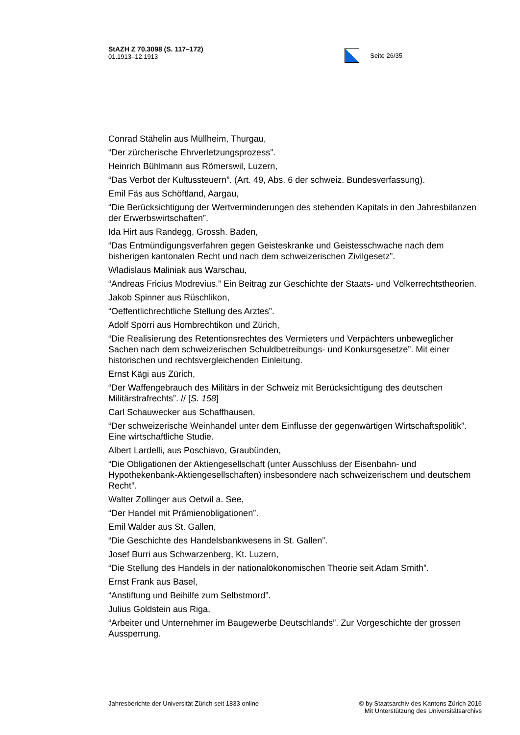StAZH Z 70.3098 (S. 117–172)
01.1913–12.1913
Seite 26/35
Conrad Stähelin aus Müllheim, Thurgau,
“Der zürcherische Ehrverletzungsprozess”.
Heinrich Bühlmann aus Römerswil, Luzern,
“Das Verbot der Kultussteuern”. (Art. 49, Abs. 6 der schweiz. Bundesverfassung).
Emil Fäs aus Schöftland, Aargau,
“Die Berücksichtigung der Wertverminderungen des stehenden Kapitals in den Jahresbilanzen der Erwerbswirtschaften”.
Ida Hirt aus Randegg, Grossh. Baden,
“Das Entmündigungsverfahren gegen Geisteskranke und Geistesschwache nach dem bisherigen kantonalen Recht und nach dem schweizerischen Zivilgesetz”.
Wladislaus Maliniak aus Warschau,
“Andreas Fricius Modrevius.” Ein Beitrag zur Geschichte der Staats- und Völkerrechtstheorien.
Jakob Spinner aus Rüschlikon,
“Oeffentlichrechtliche Stellung des Arztes”.
Adolf Spörri aus Hombrechtikon und Zürich,
“Die Realisierung des Retentionsrechtes des Vermieters und Verpächters unbeweglicher Sachen nach dem schweizerischen Schuldbetreibungs- und Konkursgesetze”. Mit einer historischen und rechtsvergleichenden Einleitung.
Ernst Kägi aus Zürich,
“Der Waffengebrauch des Militärs in der Schweiz mit Berücksichtigung des deutschen Militärstrafrechts”. // [S. 158]
Carl Schauwecker aus Schaffhausen,
“Der schweizerische Weinhandel unter dem Einflusse der gegenwärtigen Wirtschaftspolitik”. Eine wirtschaftliche Studie.
Albert Lardelli, aus Poschiavo, Graubünden,
“Die Obligationen der Aktiengesellschaft (unter Ausschluss der Eisenbahn- und Hypothekenbank-Aktiengesellschaften) insbesondere nach schweizerischem und deutschem Recht”.
Walter Zollinger aus Oetwil a. See,
“Der Handel mit Prämienobligationen”.
Emil Walder aus St. Gallen,
“Die Geschichte des Handelsbankwesens in St. Gallen”.
Josef Burri aus Schwarzenberg, Kt. Luzern,
“Die Stellung des Handels in der nationalökonomischen Theorie seit Adam Smith”.
Ernst Frank aus Basel,
“Anstiftung und Beihilfe zum Selbstmord”.
Julius Goldstein aus Riga,
“Arbeiter und Unternehmer im Baugewerbe Deutschlands”. Zur Vorgeschichte der grossen Aussperrung.
Jahresberichte der Universität Zürich seit 1833 online
© by Staatsarchiv des Kantons Zürich 2016
Mit Unterstützung des Universitätsarchivs